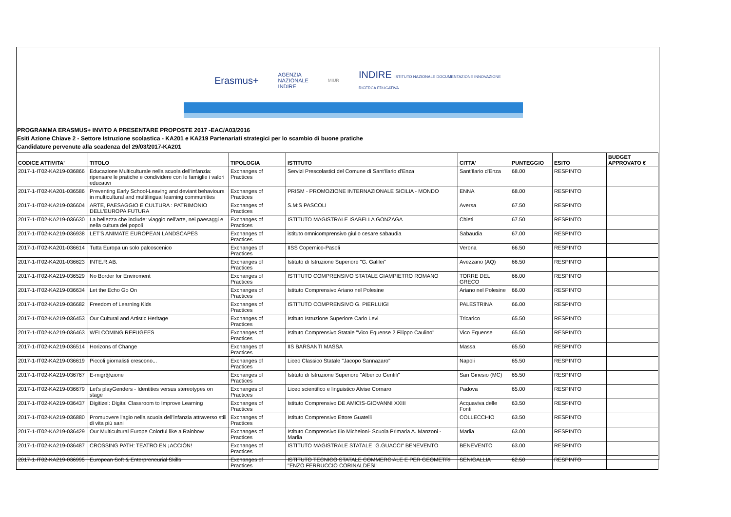Erasmus+ AGENZIA
NAZIONALE
INDIRE MIUR INDIRE ISTITUTO NAZIONALE DOCUMENTAZIONE INNOVAZIONE RICERCA EDUCATIVA
PROGRAMMA ERASMUS+ INVITO A PRESENTARE PROPOSTE 2017 -EAC/A03/2016
Esiti Azione Chiave 2 - Settore Istruzione scolastica - KA201 e KA219 Partenariati strategici per lo scambio di buone pratiche
Candidature pervenute alla scadenza del 29/03/2017-KA201
| CODICE ATTIVITA' | TITOLO | TIPOLOGIA | ISTITUTO | CITTA' | PUNTEGGIO | ESITO | BUDGET APPROVATO € |
| --- | --- | --- | --- | --- | --- | --- | --- |
| 2017-1-IT02-KA219-036866 | Educazione Multiculturale nella scuola dell'infanzia: ripensare le pratiche e condividere con le famiglie i valori educativi | Exchanges of Practices | Servizi Prescolastici del Comune di Sant'Ilario d'Enza | Sant'Ilario d'Enza | 68.00 | RESPINTO | |
| 2017-1-IT02-KA201-036586 | Preventing Early School-Leaving and deviant behaviours in multicultural and multilingual learning communities | Exchanges of Practices | PRISM - PROMOZIONE INTERNAZIONALE SICILIA - MONDO | ENNA | 68.00 | RESPINTO | |
| 2017-1-IT02-KA219-036604 | ARTE, PAESAGGIO E CULTURA : PATRIMONIO DELL'EUROPA FUTURA | Exchanges of Practices | S.M:S PASCOLI | Aversa | 67.50 | RESPINTO | |
| 2017-1-IT02-KA219-036630 | La bellezza che include: viaggio nell'arte, nei paesaggi e nella cultura dei popoli | Exchanges of Practices | ISTITUTO MAGISTRALE ISABELLA GONZAGA | Chieti | 67.50 | RESPINTO | |
| 2017-1-IT02-KA219-036938 | LET'S ANIMATE EUROPEAN LANDSCAPES | Exchanges of Practices | istituto omnicomprensivo giulio cesare sabaudia | Sabaudia | 67.00 | RESPINTO | |
| 2017-1-IT02-KA201-036614 | Tutta Europa un solo palcoscenico | Exchanges of Practices | IISS Copernico-Pasoli | Verona | 66.50 | RESPINTO | |
| 2017-1-IT02-KA201-036623 | INTE.R.AB. | Exchanges of Practices | Istituto di Istruzione Superiore "G. Galilei" | Avezzano (AQ) | 66.50 | RESPINTO | |
| 2017-1-IT02-KA219-036529 | No Border for Enviroment | Exchanges of Practices | ISTITUTO COMPRENSIVO STATALE GIAMPIETRO ROMANO | TORRE DEL GRECO | 66.00 | RESPINTO | |
| 2017-1-IT02-KA219-036634 | Let the Echo Go On | Exchanges of Practices | Istituto Comprensivo Ariano nel Polesine | Ariano nel Polesine | 66.00 | RESPINTO | |
| 2017-1-IT02-KA219-036682 | Freedom of Learning Kids | Exchanges of Practices | ISTITUTO COMPRENSIVO G. PIERLUIGI | PALESTRINA | 66.00 | RESPINTO | |
| 2017-1-IT02-KA219-036453 | Our Cultural and Artistic Heritage | Exchanges of Practices | Istituto Istruzione Superiore Carlo Levi | Tricarico | 65.50 | RESPINTO | |
| 2017-1-IT02-KA219-036463 | WELCOMING REFUGEES | Exchanges of Practices | Istituto Comprensivo Statale "Vico Equense 2 Filippo Caulino" | Vico Equense | 65.50 | RESPINTO | |
| 2017-1-IT02-KA219-036514 | Horizons of Change | Exchanges of Practices | IIS BARSANTI MASSA | Massa | 65.50 | RESPINTO | |
| 2017-1-IT02-KA219-036619 | Piccoli giornalisti crescono... | Exchanges of Practices | Liceo Classico Statale "Jacopo Sannazaro" | Napoli | 65.50 | RESPINTO | |
| 2017-1-IT02-KA219-036767 | E-migr@zione | Exchanges of Practices | Istituto di Istruzione Superiore "Alberico Gentili" | San Ginesio (MC) | 65.50 | RESPINTO | |
| 2017-1-IT02-KA219-036679 | Let's playGenders - Identities versus stereotypes on stage | Exchanges of Practices | Liceo scientifico e linguistico Alvise Cornaro | Padova | 65.00 | RESPINTO | |
| 2017-1-IT02-KA219-036437 | Digitize!: Digital Classroom to Improve Learning | Exchanges of Practices | Istituto Comprensivo DE AMICIS-GIOVANNI XXIII | Acquaviva delle Fonti | 63.50 | RESPINTO | |
| 2017-1-IT02-KA219-036880 | Promuovere l'agio nella scuola dell'infanzia attraverso stili di vita più sani | Exchanges of Practices | Istituto Comprensivo Ettore Guatelli | COLLECCHIO | 63.50 | RESPINTO | |
| 2017-1-IT02-KA219-036429 | Our Multicultural Europe Colorful like a Rainbow | Exchanges of Practices | Istituto Comprensivo Ilio Micheloni- Scuola Primaria A. Manzoni - Marlia | Marlia | 63.00 | RESPINTO | |
| 2017-1-IT02-KA219-036487 | CROSSING PATH: TEATRO EN ¡ACCIÓN! | Exchanges of Practices | ISTITUTO MAGISTRALE STATALE "G.GUACCI" BENEVENTO | BENEVENTO | 63.00 | RESPINTO | |
| 2017-1-IT02-KA219-036995 | European Soft & Enterpreneurial Skills | Exchanges of Practices | ISTITUTO TECNICO STATALE COMMERCIALE E PER GEOMETRI "ENZO FERRUCCIO CORINALDESI" | SENIGALLIA | 62.50 | RESPINTO | |